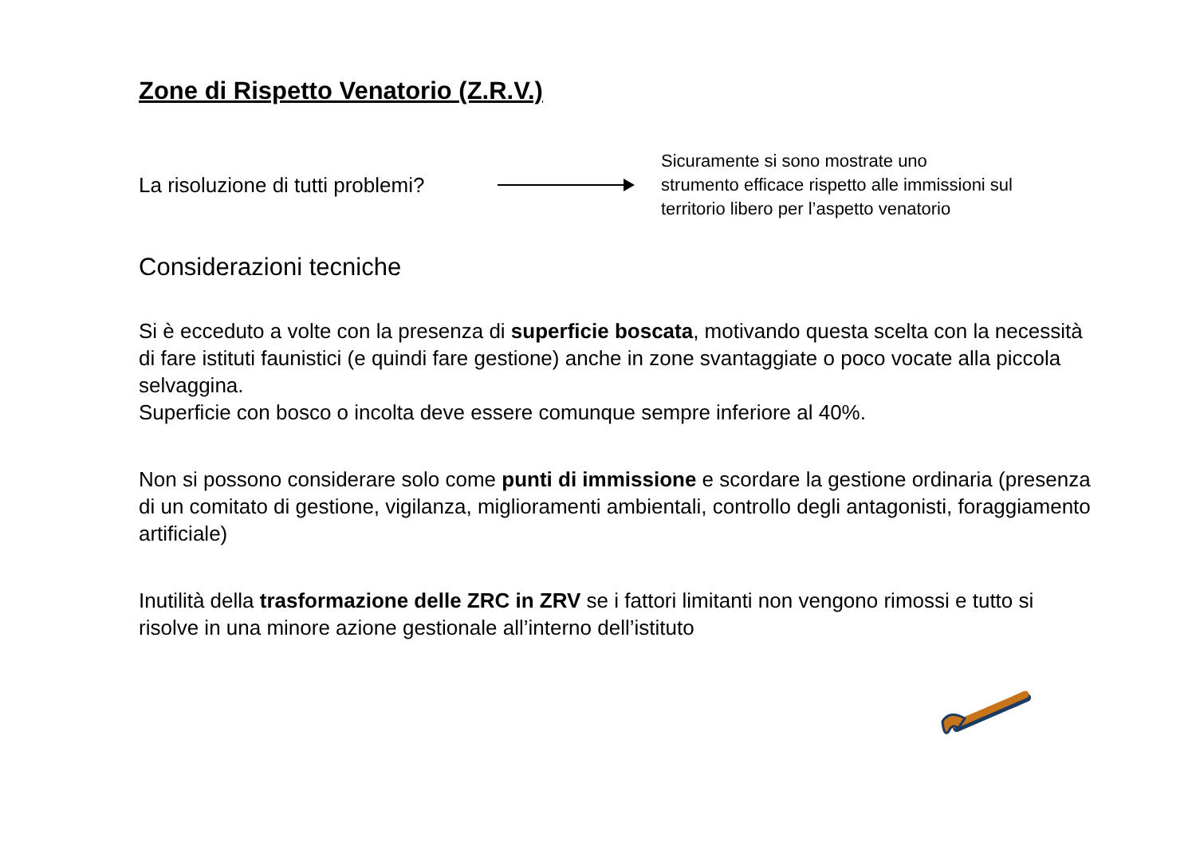Zone di Rispetto Venatorio (Z.R.V.)
La risoluzione di tutti problemi?
Sicuramente si sono mostrate uno
strumento efficace rispetto alle immissioni sul
territorio libero per l’aspetto venatorio
Considerazioni tecniche
Si è ecceduto a volte con la presenza di superficie boscata, motivando questa scelta con la necessità di fare istituti faunistici (e quindi fare gestione) anche in zone svantaggiate o poco vocate alla piccola selvaggina.
Superficie con bosco o incolta deve essere comunque sempre inferiore al 40%.
Non si possono considerare solo come punti di immissione e scordare la gestione ordinaria (presenza di un comitato di gestione, vigilanza, miglioramenti ambientali, controllo degli antagonisti, foraggiamento artificiale)
Inutilità della trasformazione delle ZRC in ZRV se i fattori limitanti non vengono rimossi e tutto si risolve in una minore azione gestionale all’interno dell’istituto